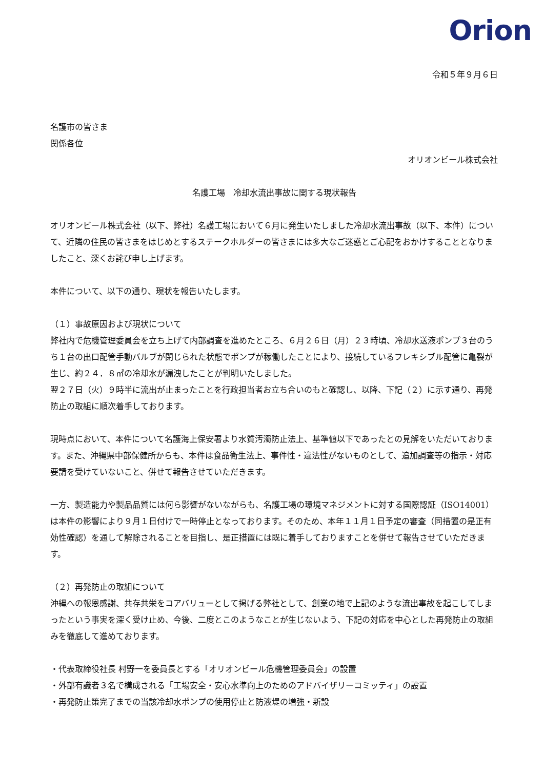Orion
令和５年９月６日
名護市の皆さま
関係各位
オリオンビール株式会社
名護工場　冷却水流出事故に関する現状報告
オリオンビール株式会社（以下、弊社）名護工場において６月に発生いたしました冷却水流出事故（以下、本件）について、近隣の住民の皆さまをはじめとするステークホルダーの皆さまには多大なご迷惑とご心配をおかけすることとなりましたこと、深くお詫び申し上げます。
本件について、以下の通り、現状を報告いたします。
（１）事故原因および現状について
弊社内で危機管理委員会を立ち上げて内部調査を進めたところ、６月２６日（月）２３時頃、冷却水送液ポンプ３台のうち１台の出口配管手動バルブが閉じられた状態でポンプが稼働したことにより、接続しているフレキシブル配管に亀裂が生じ、約２４．８㎥の冷却水が漏洩したことが判明いたしました。
翌２７日（火）９時半に流出が止まったことを行政担当者お立ち合いのもと確認し、以降、下記（２）に示す通り、再発防止の取組に順次着手しております。
現時点において、本件について名護海上保安署より水質汚濁防止法上、基準値以下であったとの見解をいただいております。また、沖縄県中部保健所からも、本件は食品衛生法上、事件性・違法性がないものとして、追加調査等の指示・対応要請を受けていないこと、併せて報告させていただきます。
一方、製造能力や製品品質には何ら影響がないながらも、名護工場の環境マネジメントに対する国際認証（ISO14001）は本件の影響により９月１日付けで一時停止となっております。そのため、本年１１月１日予定の審査（同措置の是正有効性確認）を通して解除されることを目指し、是正措置には既に着手しておりますことを併せて報告させていただきます。
（２）再発防止の取組について
沖縄への報恩感謝、共存共栄をコアバリューとして掲げる弊社として、創業の地で上記のような流出事故を起こしてしまったという事実を深く受け止め、今後、二度とこのようなことが生じないよう、下記の対応を中心とした再発防止の取組みを徹底して進めております。
・代表取締役社長 村野一を委員長とする「オリオンビール危機管理委員会」の設置
・外部有識者３名で構成される「工場安全・安心水準向上のためのアドバイザリーコミッティ」の設置
・再発防止策完了までの当該冷却水ポンプの使用停止と防液堤の増強・新設